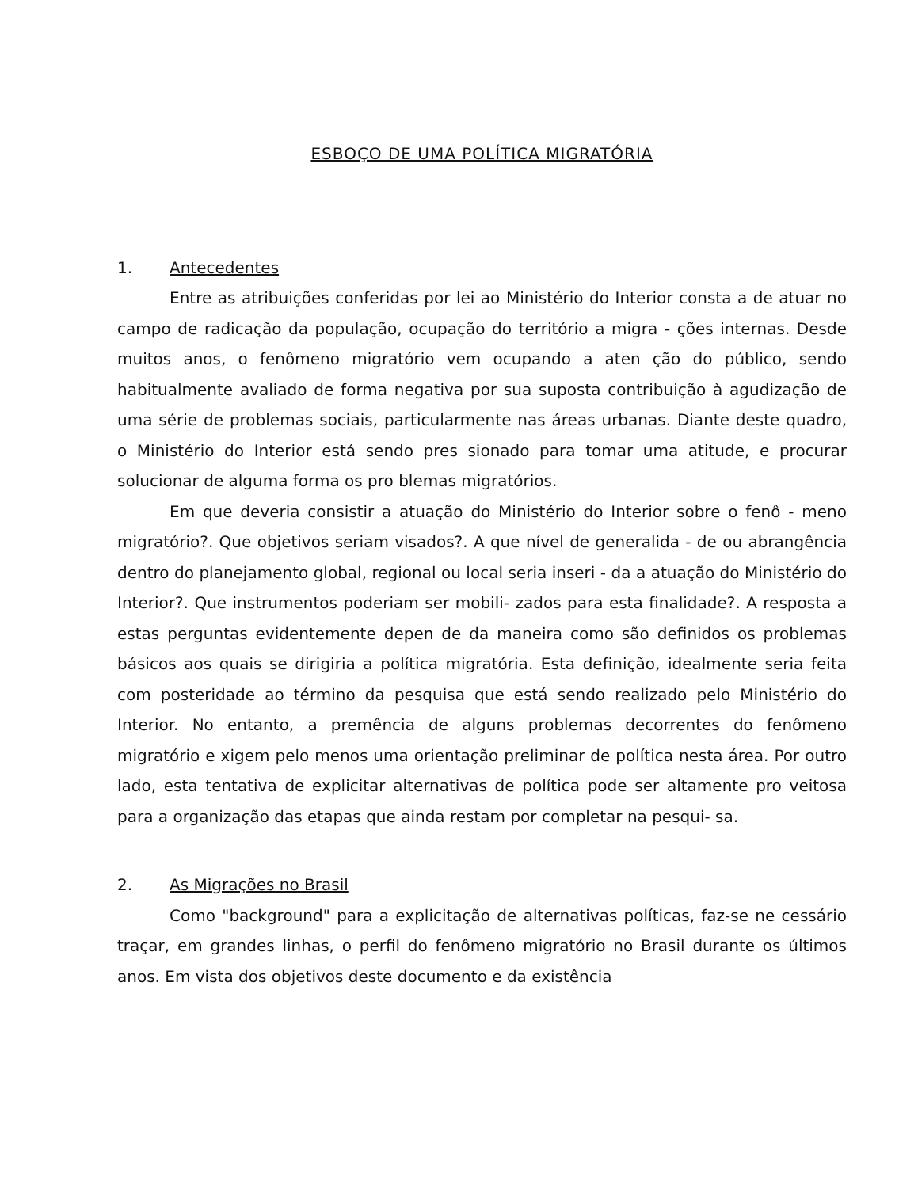ESBOÇO DE UMA POLÍTICA MIGRATÓRIA
1. Antecedentes
Entre as atribuições conferidas por lei ao Ministério do Interior consta a de atuar no campo de radicação da população, ocupação do território a migra - ções internas. Desde muitos anos, o fenômeno migratório vem ocupando a aten ção do público, sendo habitualmente avaliado de forma negativa por sua suposta contribuição à agudização de uma série de problemas sociais, particularmente nas áreas urbanas. Diante deste quadro, o Ministério do Interior está sendo pres sionado para tomar uma atitude, e procurar solucionar de alguma forma os pro blemas migratórios.
Em que deveria consistir a atuação do Ministério do Interior sobre o fenô - meno migratório?. Que objetivos seriam visados?. A que nível de generalida - de ou abrangência dentro do planejamento global, regional ou local seria inseri - da a atuação do Ministério do Interior?. Que instrumentos poderiam ser mobili- zados para esta finalidade?. A resposta a estas perguntas evidentemente depen de da maneira como são definidos os problemas básicos aos quais se dirigiria a política migratória. Esta definição, idealmente seria feita com posteridade ao término da pesquisa que está sendo realizado pelo Ministério do Interior. No entanto, a premência de alguns problemas decorrentes do fenômeno migratório e xigem pelo menos uma orientação preliminar de política nesta área. Por outro lado, esta tentativa de explicitar alternativas de política pode ser altamente pro veitosa para a organização das etapas que ainda restam por completar na pesqui- sa.
2. As Migrações no Brasil
Como "background" para a explicitação de alternativas políticas, faz-se ne cessário traçar, em grandes linhas, o perfil do fenômeno migratório no Brasil durante os últimos anos. Em vista dos objetivos deste documento e da existência